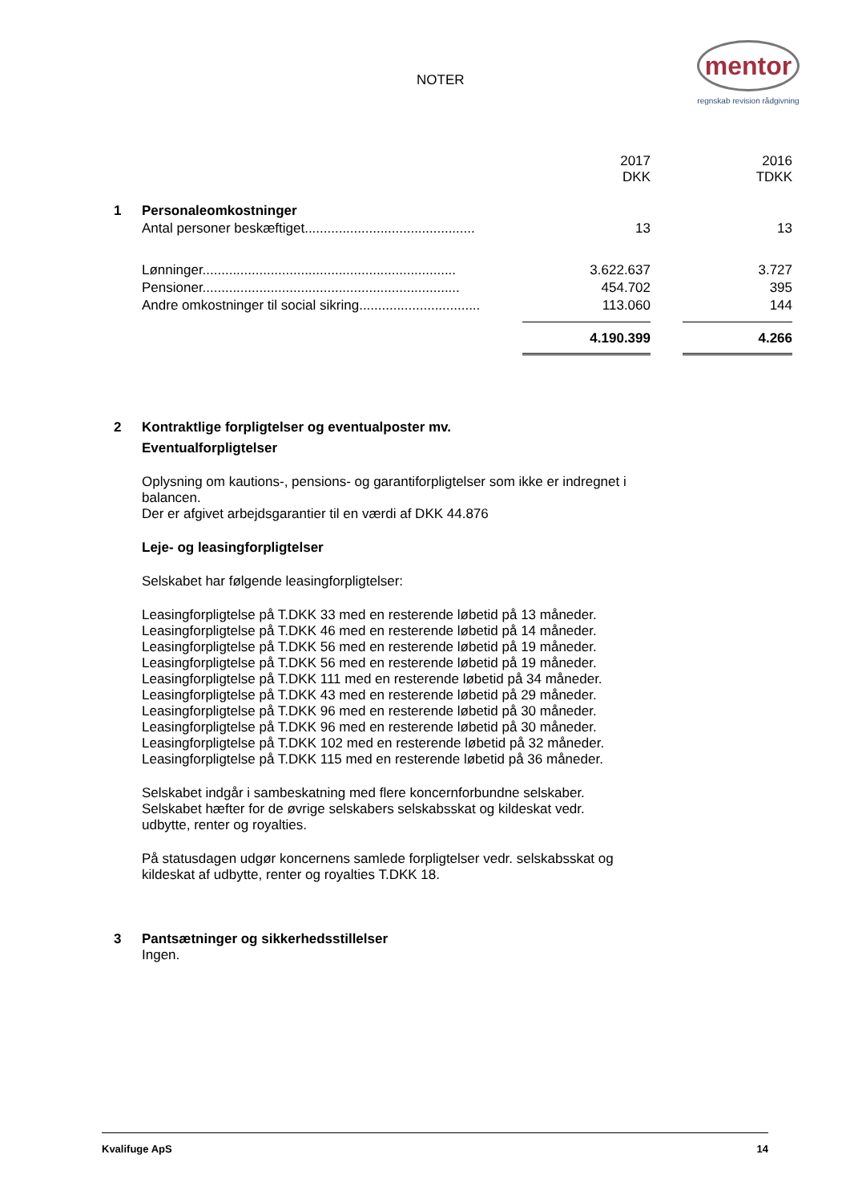NOTER
mentor
regnskab revision rådgivning
| | | 2017 DKK | | 2016 TDKK |
| 1 | Personaleomkostninger | | | |
| | Antal personer beskæftiget............................................. | 13 | | 13 |
| | Lønninger................................................................... | 3.622.637 | | 3.727 |
| | Pensioner.................................................................... | 454.702 | | 395 |
| | Andre omkostninger til social sikring................................ | 113.060 | | 144 |
| | | 4.190.399 | | 4.266 |
2 Kontraktlige forpligtelser og eventualposter mv.
Eventualforpligtelser
Oplysning om kautions-, pensions- og garantiforpligtelser som ikke er indregnet i balancen.
Der er afgivet arbejdsgarantier til en værdi af DKK 44.876
Leje- og leasingforpligtelser
Selskabet har følgende leasingforpligtelser:
Leasingforpligtelse på T.DKK 33 med en resterende løbetid på 13 måneder.
Leasingforpligtelse på T.DKK 46 med en resterende løbetid på 14 måneder.
Leasingforpligtelse på T.DKK 56 med en resterende løbetid på 19 måneder.
Leasingforpligtelse på T.DKK 56 med en resterende løbetid på 19 måneder.
Leasingforpligtelse på T.DKK 111 med en resterende løbetid på 34 måneder.
Leasingforpligtelse på T.DKK 43 med en resterende løbetid på 29 måneder.
Leasingforpligtelse på T.DKK 96 med en resterende løbetid på 30 måneder.
Leasingforpligtelse på T.DKK 96 med en resterende løbetid på 30 måneder.
Leasingforpligtelse på T.DKK 102 med en resterende løbetid på 32 måneder.
Leasingforpligtelse på T.DKK 115 med en resterende løbetid på 36 måneder.
Selskabet indgår i sambeskatning med flere koncernforbundne selskaber.
Selskabet hæfter for de øvrige selskabers selskabsskat og kildeskat vedr.
udbytte, renter og royalties.
På statusdagen udgør koncernens samlede forpligtelser vedr. selskabsskat og
kildeskat af udbytte, renter og royalties T.DKK 18.
3 Pantsætninger og sikkerhedsstillelser
Ingen.
Kvalifuge ApS 14